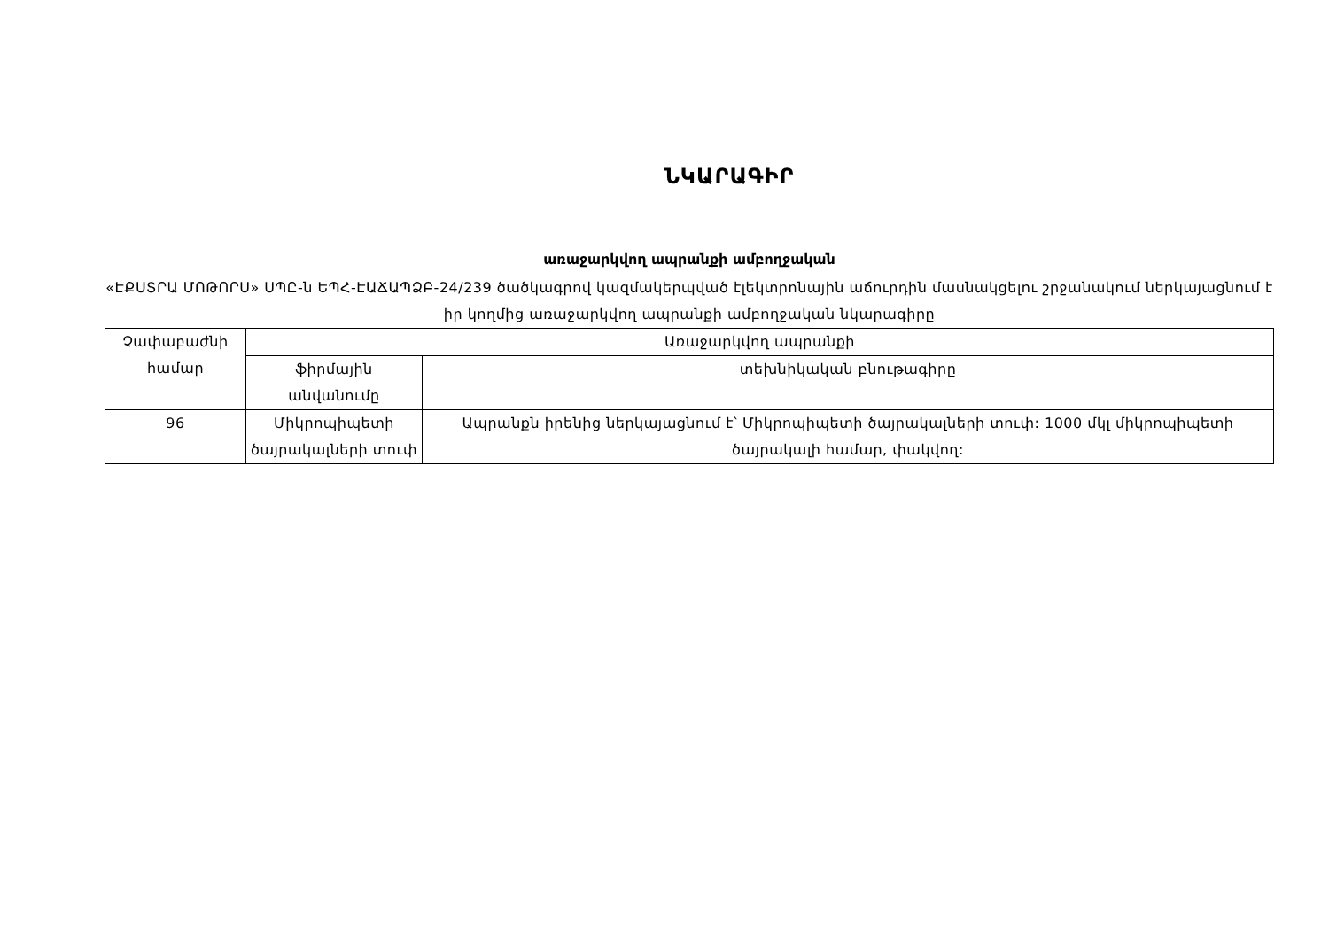ՆԿԱՐԱԳԻՐ
առաջարկվող ապրանքի ամբողջական
«ԷՔՍՏՐԱ ՄՈԹՈՐՍ» ՍՊԸ-ն ԵՊՀ-ԷԱՃԱՊՁԲ-24/239 ծածկագրով կազմակերպված էլեկտրոնային աճուրդին մասնակցելու շրջանակում ներկայացնում է իր կողմից առաջարկվող ապրանքի ամբողջական նկարագիրը
| Չափաբաժնի համար | Առաջարկվող ապրանքի | |
| --- | --- | --- |
| | ֆիրմային անվանումը | տեխնիկական բնութագիրը |
| 96 | Միկրոպիպետի ծայրակալների տուփ | Ապրանքն իրենից ներկայացնում է՝ Միկրոպիպետի ծայրակալների տուփ: 1000 մկլ միկրոպիպետի ծայրակալի համար, փակվող: |